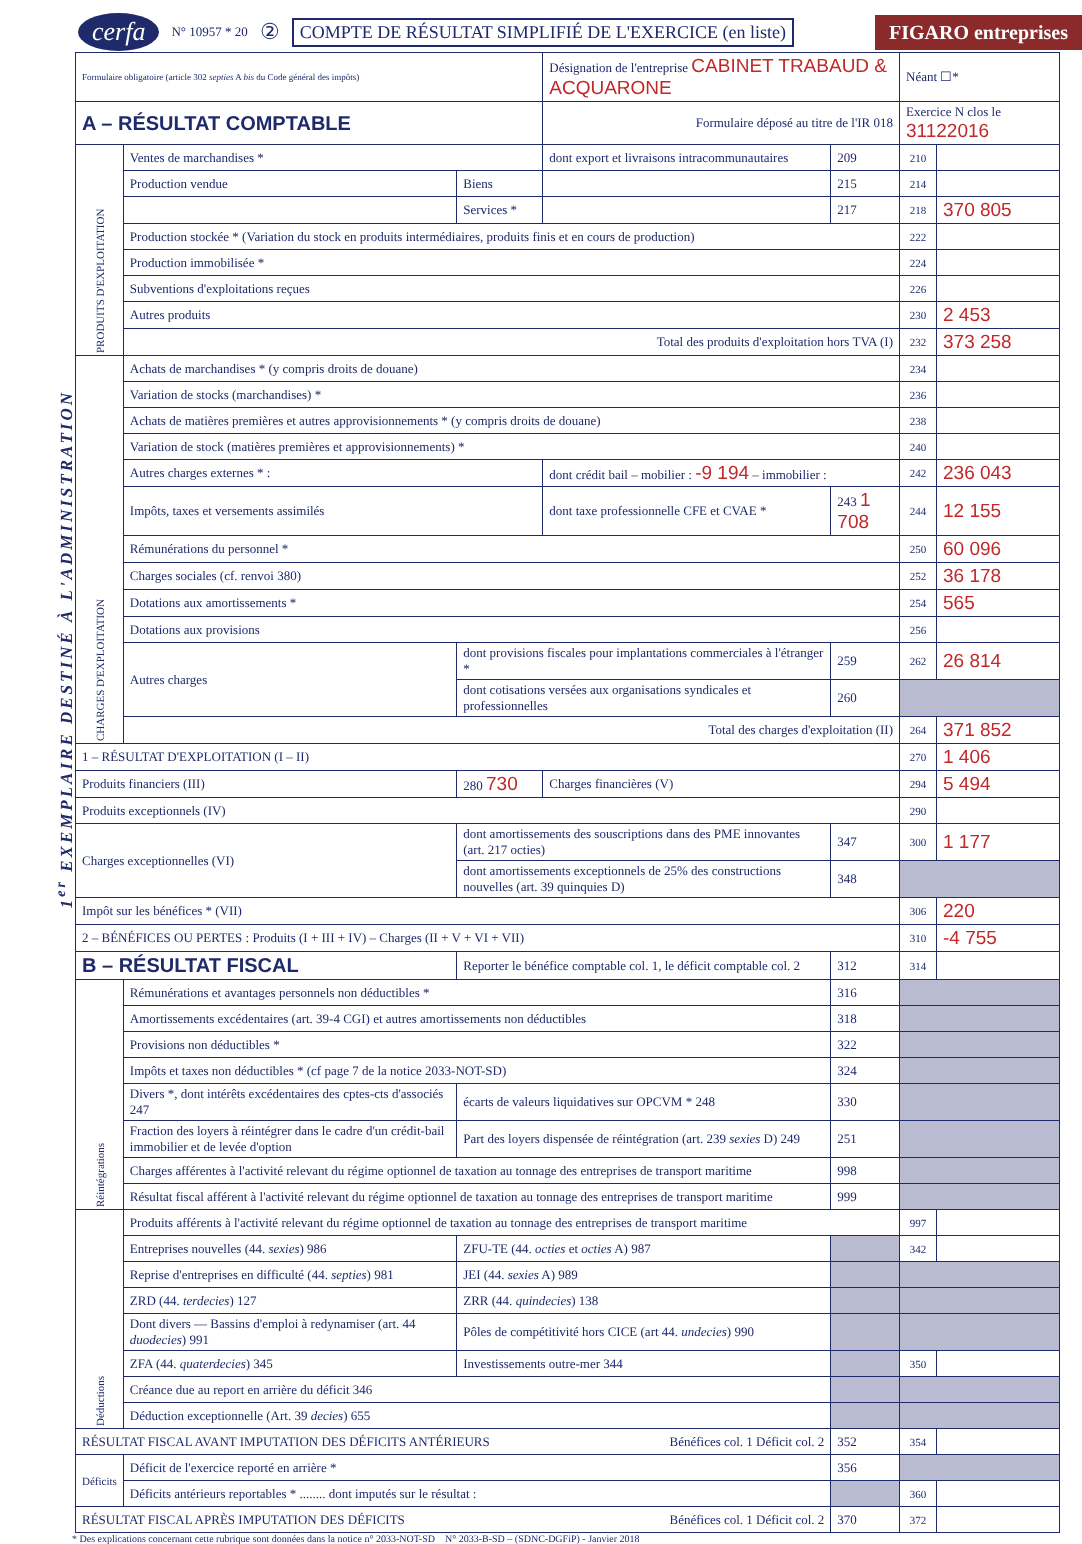1<sup>er</sup> EXEMPLAIRE DESTINÉ À L'ADMINISTRATION
cerfa N° 10957 * 20 ② COMPTE DE RÉSULTAT SIMPLIFIÉ DE L'EXERCICE (en liste) FIGARO entreprises
| Formulaire obligatoire (article 302 septies A bis du Code général des impôts) | | | Désignation de l'entreprise CABINET TRABAUD & ACQUARONE | | Néant ☐* | |
| A – RÉSULTAT COMPTABLE | | | Formulaire déposé au titre de l'IR 018 | | Exercice N clos le 31122016 | |
| PRODUITS D'EXPLOITATION | Ventes de marchandises * | | dont export et livraisons intracommunautaires | 209 | 210 | |
| | Production vendue | Biens | | 215 | 214 | |
| | | Services * | | 217 | 218 | 370 805 |
| | Production stockée * (Variation du stock en produits intermédiaires, produits finis et en cours de production) | | | | 222 | |
| | Production immobilisée * | | | | 224 | |
| | Subventions d'exploitations reçues | | | | 226 | |
| | Autres produits | | | | 230 | 2 453 |
| | Total des produits d'exploitation hors TVA (I) | | | | 232 | 373 258 |
| CHARGES D'EXPLOITATION | Achats de marchandises * (y compris droits de douane) | | | | 234 | |
| | Variation de stocks (marchandises) * | | | | 236 | |
| | Achats de matières premières et autres approvisionnements * (y compris droits de douane) | | | | 238 | |
| | Variation de stock (matières premières et approvisionnements) * | | | | 240 | |
| | Autres charges externes * : | | dont crédit bail – mobilier : -9 194 – immobilier : | | 242 | 236 043 |
| | Impôts, taxes et versements assimilés | | dont taxe professionnelle CFE et CVAE * | 243 1 708 | 244 | 12 155 |
| | Rémunérations du personnel * | | | | 250 | 60 096 |
| | Charges sociales (cf. renvoi 380) | | | | 252 | 36 178 |
| | Dotations aux amortissements * | | | | 254 | 565 |
| | Dotations aux provisions | | | | 256 | |
| | Autres charges | dont provisions fiscales pour implantations commerciales à l'étranger * | | 259 | 262 | 26 814 |
| | | dont cotisations versées aux organisations syndicales et professionnelles | | 260 | | |
| | Total des charges d'exploitation (II) | | | | 264 | 371 852 |
| 1 – RÉSULTAT D'EXPLOITATION (I – II) | | | | | 270 | 1 406 |
| Produits financiers (III) | | 280 730 | Charges financières (V) | | 294 | 5 494 |
| Produits exceptionnels (IV) | | | | | 290 | |
| Charges exceptionnelles (VI) | | dont amortissements des souscriptions dans des PME innovantes (art. 217 octies) | | 347 | 300 | 1 177 |
| | | dont amortissements exceptionnels de 25% des constructions nouvelles (art. 39 quinquies D) | | 348 | | |
| Impôt sur les bénéfices * (VII) | | | | | 306 | 220 |
| 2 – BÉNÉFICES OU PERTES : Produits (I + III + IV) – Charges (II + V + VI + VII) | | | | | 310 | -4 755 |
| B – RÉSULTAT FISCAL | | Reporter le bénéfice comptable col. 1, le déficit comptable col. 2 | | 312 | 314 | |
| Réintégrations | Rémunérations et avantages personnels non déductibles * | | | 316 | | |
| | Amortissements excédentaires (art. 39-4 CGI) et autres amortissements non déductibles | | | 318 | | |
| | Provisions non déductibles * | | | 322 | | |
| | Impôts et taxes non déductibles * (cf page 7 de la notice 2033-NOT-SD) | | | 324 | | |
| | Divers *, dont intérêts excédentaires des cptes-cts d'associés 247 | écarts de valeurs liquidatives sur OPCVM * 248 | | 330 | | |
| | Fraction des loyers à réintégrer dans le cadre d'un crédit-bail immobilier et de levée d'option | Part des loyers dispensée de réintégration (art. 239 sexies D) 249 | | 251 | | |
| | Charges afférentes à l'activité relevant du régime optionnel de taxation au tonnage des entreprises de transport maritime | | | 998 | | |
| | Résultat fiscal afférent à l'activité relevant du régime optionnel de taxation au tonnage des entreprises de transport maritime | | | 999 | | |
| Déductions | Produits afférents à l'activité relevant du régime optionnel de taxation au tonnage des entreprises de transport maritime | | | | 997 | |
| | Entreprises nouvelles (44. sexies ) 986 | ZFU-TE (44. octies et octies A) 987 | | | 342 | |
| | Reprise d'entreprises en difficulté (44. septies ) 981 | JEI (44. sexies A) 989 | | | | |
| | ZRD (44. terdecies ) 127 | ZRR (44. quindecies ) 138 | | | | |
| | Dont divers — Bassins d'emploi à redynamiser (art. 44 duodecies ) 991 | Pôles de compétitivité hors CICE (art 44. undecies ) 990 | | | | |
| | ZFA (44. quaterdecies ) 345 | Investissements outre-mer 344 | | | 350 | |
| | Créance due au report en arrière du déficit 346 | | | | | |
| | Déduction exceptionnelle (Art. 39 decies ) 655 | | | | | |
| RÉSULTAT FISCAL AVANT IMPUTATION DES DÉFICITS ANTÉRIEURS Bénéfices col. 1 Déficit col. 2 | | | | 352 | 354 | |
| Déficits | Déficit de l'exercice reporté en arrière * | | | 356 | | |
| | Déficits antérieurs reportables * ........ dont imputés sur le résultat : | | | | 360 | |
| RÉSULTAT FISCAL APRÈS IMPUTATION DES DÉFICITS Bénéfices col. 1 Déficit col. 2 | | | | 370 | 372 | |
* Des explications concernant cette rubrique sont données dans la notice n° 2033-NOT-SD N° 2033-B-SD – (SDNC-DGFiP) - Janvier 2018